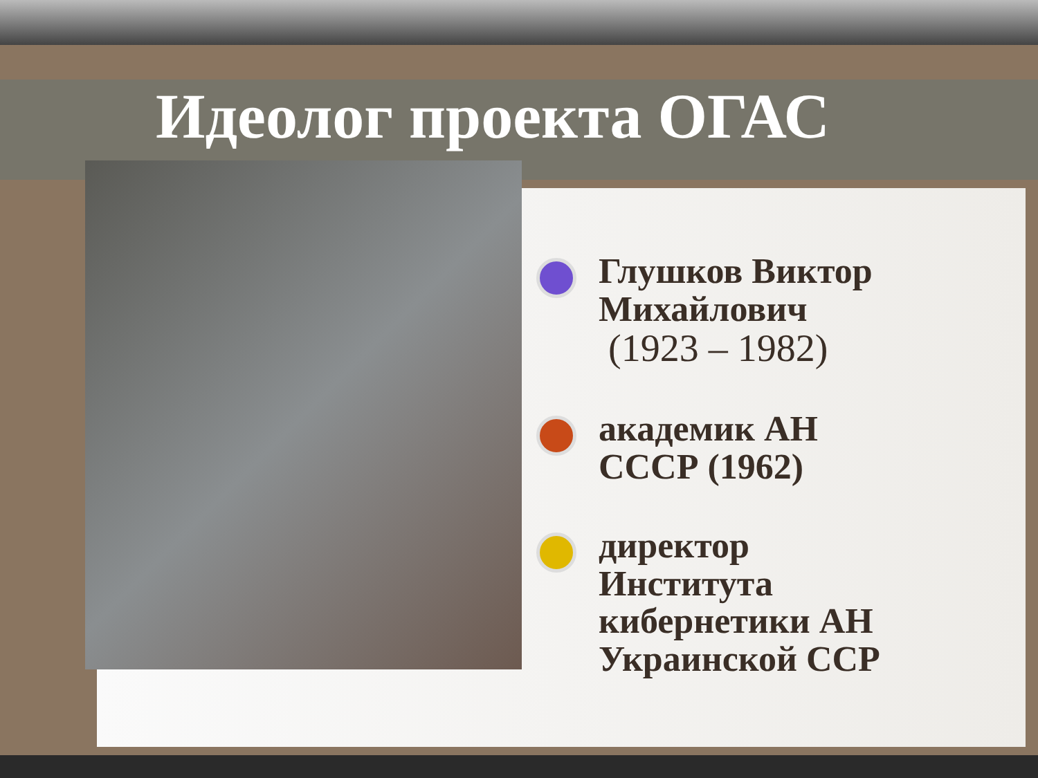Идеолог проекта ОГАС
Глушков Виктор Михайлович
(1923 – 1982)
академик АН СССР (1962)
директор Института кибернетики АН Украинской ССР